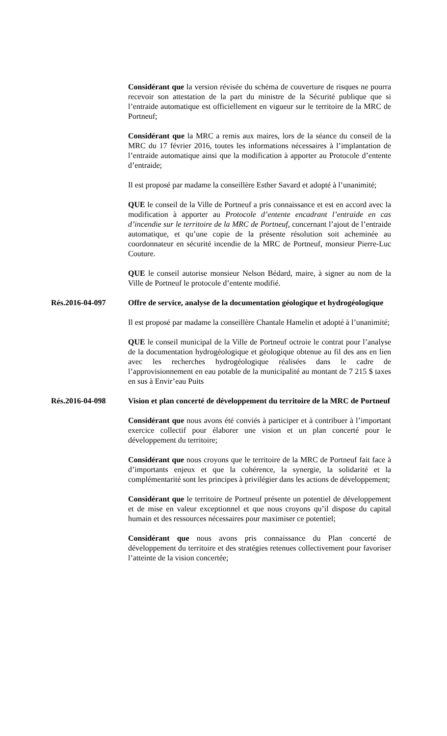Considérant que la version révisée du schéma de couverture de risques ne pourra recevoir son attestation de la part du ministre de la Sécurité publique que si l’entraide automatique est officiellement en vigueur sur le territoire de la MRC de Portneuf;
Considérant que la MRC a remis aux maires, lors de la séance du conseil de la MRC du 17 février 2016, toutes les informations nécessaires à l’implantation de l’entraide automatique ainsi que la modification à apporter au Protocole d’entente d’entraide;
Il est proposé par madame la conseillère Esther Savard et adopté à l’unanimité;
QUE le conseil de la Ville de Portneuf a pris connaissance et est en accord avec la modification à apporter au Protocole d’entente encadrant l’entraide en cas d’incendie sur le territoire de la MRC de Portneuf, concernant l’ajout de l’entraide automatique, et qu’une copie de la présente résolution soit acheminée au coordonnateur en sécurité incendie de la MRC de Portneuf, monsieur Pierre-Luc Couture.
QUE le conseil autorise monsieur Nelson Bédard, maire, à signer au nom de la Ville de Portneuf le protocole d’entente modifié.
Rés.2016-04-097 Offre de service, analyse de la documentation géologique et hydrogéologique
Il est proposé par madame la conseillère Chantale Hamelin et adopté à l’unanimité;
QUE le conseil municipal de la Ville de Portneuf octroie le contrat pour l’analyse de la documentation hydrogéologique et géologique obtenue au fil des ans en lien avec les recherches hydrogéologique réalisées dans le cadre de l’approvisionnement en eau potable de la municipalité au montant de 7 215 $ taxes en sus à Envir’eau Puits
Rés.2016-04-098 Vision et plan concerté de développement du territoire de la MRC de Portneuf
Considérant que nous avons été conviés à participer et à contribuer à l’important exercice collectif pour élaborer une vision et un plan concerté pour le développement du territoire;
Considérant que nous croyons que le territoire de la MRC de Portneuf fait face à d’importants enjeux et que la cohérence, la synergie, la solidarité et la complémentarité sont les principes à privilégier dans les actions de développement;
Considérant que le territoire de Portneuf présente un potentiel de développement et de mise en valeur exceptionnel et que nous croyons qu’il dispose du capital humain et des ressources nécessaires pour maximiser ce potentiel;
Considérant que nous avons pris connaissance du Plan concerté de développement du territoire et des stratégies retenues collectivement pour favoriser l’atteinte de la vision concertée;